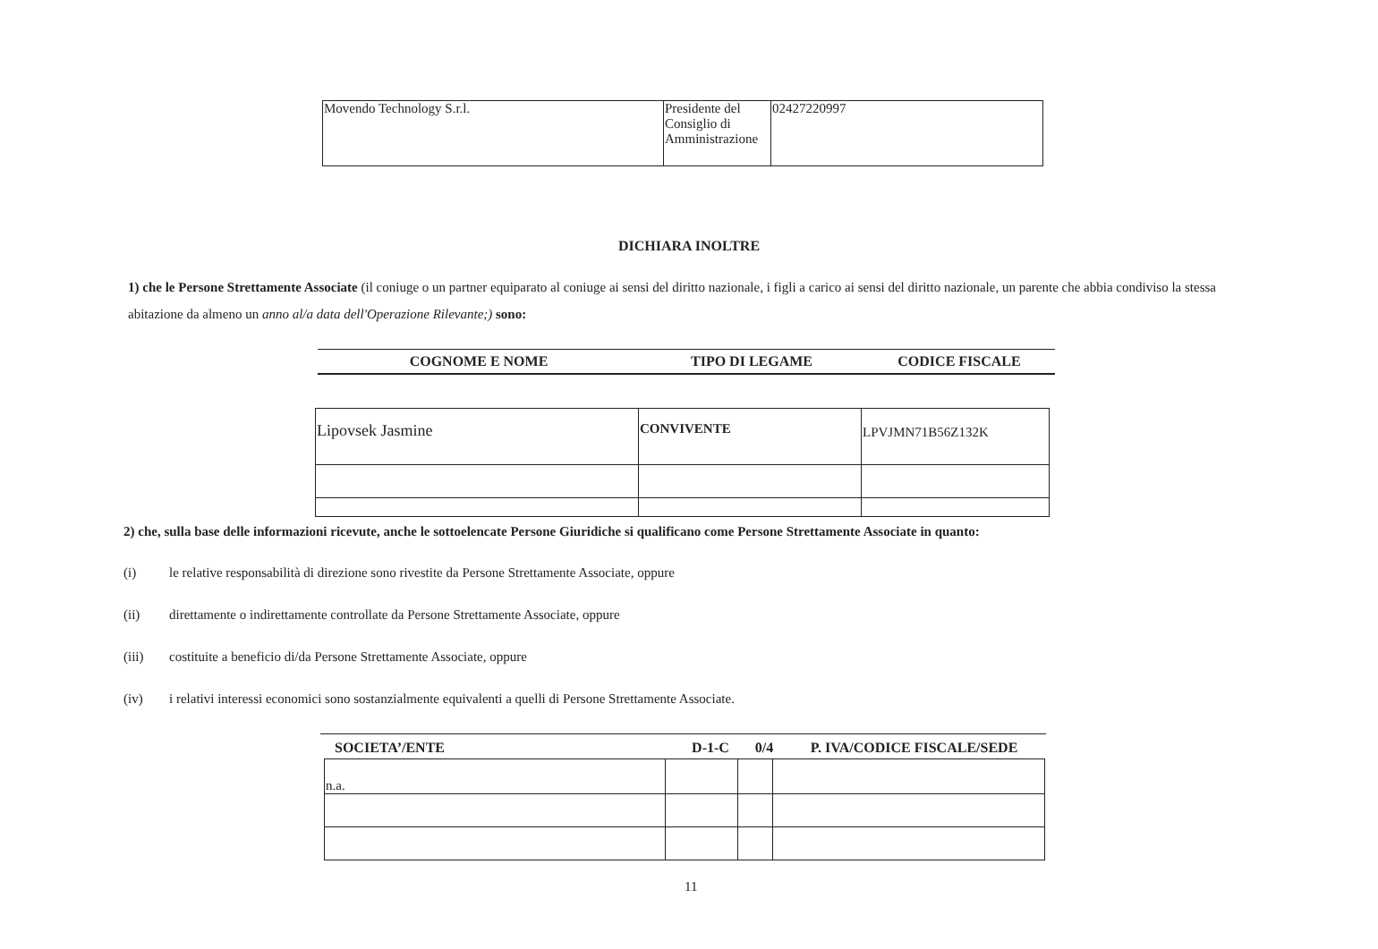| Movendo Technology S.r.l. | Presidente del Consiglio di Amministrazione | 02427220997 |
DICHIARA INOLTRE
1) che le Persone Strettamente Associate (il coniuge o un partner equiparato al coniuge ai sensi del diritto nazionale, i figli a carico ai sensi del diritto nazionale, un parente che abbia condiviso la stessa abitazione da almeno un anno al/a data dell'Operazione Rilevante;) sono:
| COGNOME E NOME | TIPO DI LEGAME | CODICE FISCALE |
| --- | --- | --- |
| Lipovsek Jasmine | CONVIVENTE | LPVJMN71B56Z132K |
2) che, sulla base delle informazioni ricevute, anche le sottoelencate Persone Giuridiche si qualificano come Persone Strettamente Associate in quanto:
(i) le relative responsabilità di direzione sono rivestite da Persone Strettamente Associate, oppure
(ii) direttamente o indirettamente controllate da Persone Strettamente Associate, oppure
(iii) costituite a beneficio di/da Persone Strettamente Associate, oppure
(iv) i relativi interessi economici sono sostanzialmente equivalenti a quelli di Persone Strettamente Associate.
| SOCIETA’/ENTE | D-1-C | 0/4 | P. IVA/CODICE FISCALE/SEDE |
| --- | --- | --- | --- |
| n.a. | | | |
11